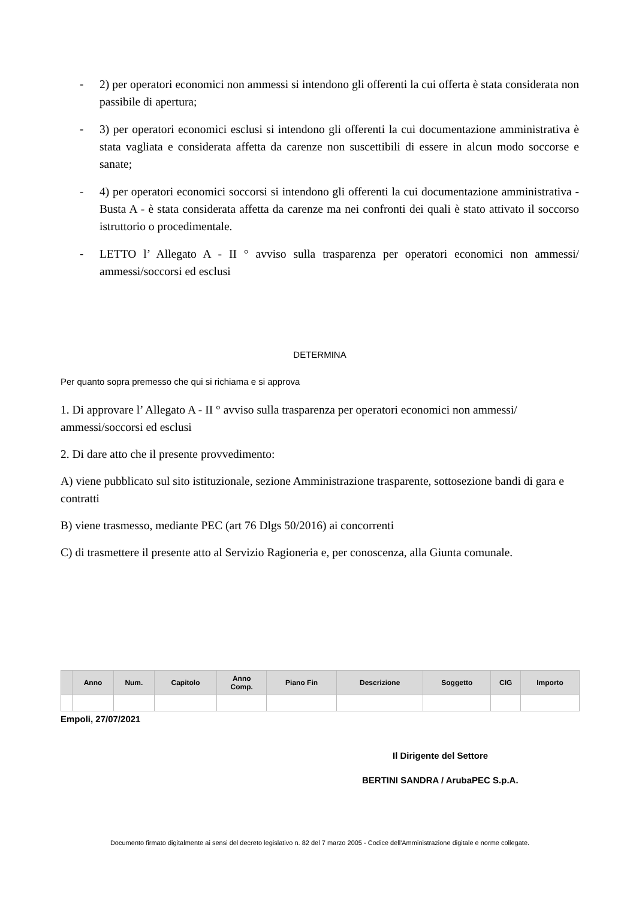- 2) per operatori economici non ammessi si intendono gli offerenti la cui offerta è stata considerata non passibile di apertura;
- 3) per operatori economici esclusi si intendono gli offerenti la cui documentazione amministrativa è stata vagliata e considerata affetta da carenze non suscettibili di essere in alcun modo soccorse e sanate;
- 4) per operatori economici soccorsi si intendono gli offerenti la cui documentazione amministrativa - Busta A - è stata considerata affetta da carenze ma nei confronti dei quali è stato attivato il soccorso istruttorio o procedimentale.
- LETTO l’ Allegato A - II ° avviso sulla trasparenza per operatori economici non ammessi/ ammessi/soccorsi ed esclusi
DETERMINA
Per quanto sopra premesso che qui si richiama e si approva
1. Di approvare l’ Allegato A - II ° avviso sulla trasparenza per operatori economici non ammessi/ ammessi/soccorsi ed esclusi
2. Di dare atto che il presente provvedimento:
A) viene pubblicato sul sito istituzionale, sezione Amministrazione trasparente, sottosezione bandi di gara e contratti
B) viene trasmesso, mediante PEC (art 76 Dlgs 50/2016) ai concorrenti
C) di trasmettere il presente atto al Servizio Ragioneria e, per conoscenza, alla Giunta comunale.
| | Anno | Num. | Capitolo | Anno Comp. | Piano Fin | Descrizione | Soggetto | CIG | Importo |
| --- | --- | --- | --- | --- | --- | --- | --- | --- | --- |
Empoli, 27/07/2021
Il Dirigente del Settore
BERTINI SANDRA / ArubaPEC S.p.A.
Documento firmato digitalmente ai sensi del decreto legislativo n. 82 del 7 marzo 2005 - Codice dell'Amministrazione digitale e norme collegate.